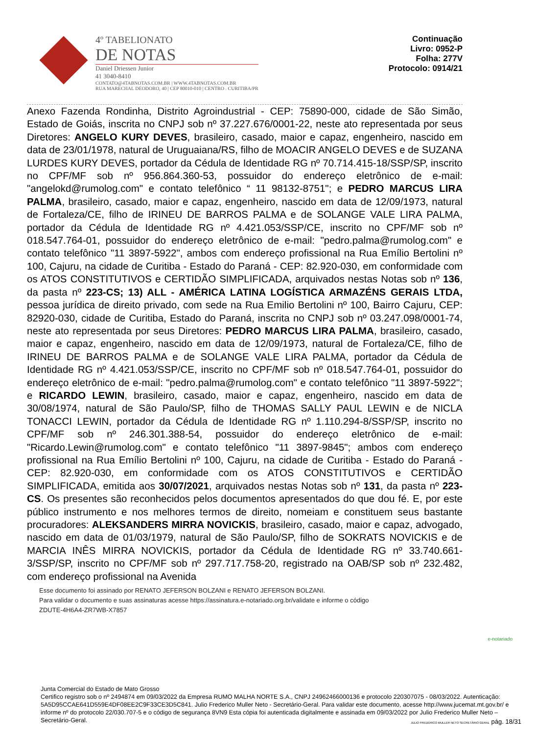4º TABELIONATO
DE NOTAS
Daniel Driessen Junior
41 3040-8410
CONTATO@4TABNOTAS.COM.BR | WWW.4TABNOTAS.COM.BR
RUA MARECHAL DEODORO, 40 | CEP 80010-010 | CENTRO . CURITIBA/PR
Continuação
Livro: 0952-P
Folha: 277V
Protocolo: 0914/21
Anexo Fazenda Rondinha, Distrito Agroindustrial - CEP: 75890-000, cidade de São Simão, Estado de Goiás, inscrita no CNPJ sob nº 37.227.676/0001-22, neste ato representada por seus Diretores: ANGELO KURY DEVES, brasileiro, casado, maior e capaz, engenheiro, nascido em data de 23/01/1978, natural de Uruguaiana/RS, filho de MOACIR ANGELO DEVES e de SUZANA LURDES KURY DEVES, portador da Cédula de Identidade RG nº 70.714.415-18/SSP/SP, inscrito no CPF/MF sob nº 956.864.360-53, possuidor do endereço eletrônico de e-mail: "angelokd@rumolog.com" e contato telefônico “ 11 98132-8751"; e PEDRO MARCUS LIRA PALMA, brasileiro, casado, maior e capaz, engenheiro, nascido em data de 12/09/1973, natural de Fortaleza/CE, filho de IRINEU DE BARROS PALMA e de SOLANGE VALE LIRA PALMA, portador da Cédula de Identidade RG nº 4.421.053/SSP/CE, inscrito no CPF/MF sob nº 018.547.764-01, possuidor do endereço eletrônico de e-mail: "pedro.palma@rumolog.com" e contato telefônico "11 3897-5922", ambos com endereço profissional na Rua Emílio Bertolini nº 100, Cajuru, na cidade de Curitiba - Estado do Paraná - CEP: 82.920-030, em conformidade com os ATOS CONSTITUTIVOS e CERTIDÃO SIMPLIFICADA, arquivados nestas Notas sob nº 136, da pasta nº 223-CS; 13) ALL - AMÉRICA LATINA LOGÍSTICA ARMAZÉNS GERAIS LTDA, pessoa jurídica de direito privado, com sede na Rua Emilio Bertolini nº 100, Bairro Cajuru, CEP: 82920-030, cidade de Curitiba, Estado do Paraná, inscrita no CNPJ sob nº 03.247.098/0001-74, neste ato representada por seus Diretores: PEDRO MARCUS LIRA PALMA, brasileiro, casado, maior e capaz, engenheiro, nascido em data de 12/09/1973, natural de Fortaleza/CE, filho de IRINEU DE BARROS PALMA e de SOLANGE VALE LIRA PALMA, portador da Cédula de Identidade RG nº 4.421.053/SSP/CE, inscrito no CPF/MF sob nº 018.547.764-01, possuidor do endereço eletrônico de e-mail: "pedro.palma@rumolog.com" e contato telefônico "11 3897-5922"; e RICARDO LEWIN, brasileiro, casado, maior e capaz, engenheiro, nascido em data de 30/08/1974, natural de São Paulo/SP, filho de THOMAS SALLY PAUL LEWIN e de NICLA TONACCI LEWIN, portador da Cédula de Identidade RG nº 1.110.294-8/SSP/SP, inscrito no CPF/MF sob nº 246.301.388-54, possuidor do endereço eletrônico de e-mail: "Ricardo.Lewin@rumolog.com" e contato telefônico "11 3897-9845"; ambos com endereço profissional na Rua Emílio Bertolini nº 100, Cajuru, na cidade de Curitiba - Estado do Paraná - CEP: 82.920-030, em conformidade com os ATOS CONSTITUTIVOS e CERTIDÃO SIMPLIFICADA, emitida aos 30/07/2021, arquivados nestas Notas sob nº 131, da pasta nº 223-CS. Os presentes são reconhecidos pelos documentos apresentados do que dou fé. E, por este público instrumento e nos melhores termos de direito, nomeiam e constituem seus bastante procuradores: ALEKSANDERS MIRRA NOVICKIS, brasileiro, casado, maior e capaz, advogado, nascido em data de 01/03/1979, natural de São Paulo/SP, filho de SOKRATS NOVICKIS e de MARCIA INÊS MIRRA NOVICKIS, portador da Cédula de Identidade RG nº 33.740.661-3/SSP/SP, inscrito no CPF/MF sob nº 297.717.758-20, registrado na OAB/SP sob nº 232.482, com endereço profissional na Avenida
Esse documento foi assinado por RENATO JEFERSON BOLZANI e RENATO JEFERSON BOLZANI.
Para validar o documento e suas assinaturas acesse https://assinatura.e-notariado.org.br/validate e informe o código
ZDUTE-4H6A4-ZR7WB-X7857
e-notariado
Junta Comercial do Estado de Mato Grosso
Certifico registro sob o nº 2494874 em 09/03/2022 da Empresa RUMO MALHA NORTE S.A., CNPJ 24962466000136 e protocolo 220307075 - 08/03/2022. Autenticação: 5A5D95CCAE641D559E4DF08EE2C9F33CE3D5C841. Julio Frederico Muller Neto - Secretário-Geral. Para validar este documento, acesse http://www.jucemat.mt.gov.br/ e informe nº do protocolo 22/030.707-5 e o código de segurança 8VN9 Esta cópia foi autenticada digitalmente e assinada em 09/03/2022 por Julio Frederico Muller Neto – Secretário-Geral.
JULIO FREDERICO MULLER NETO SECRETÁRIO GERAL pág. 18/31